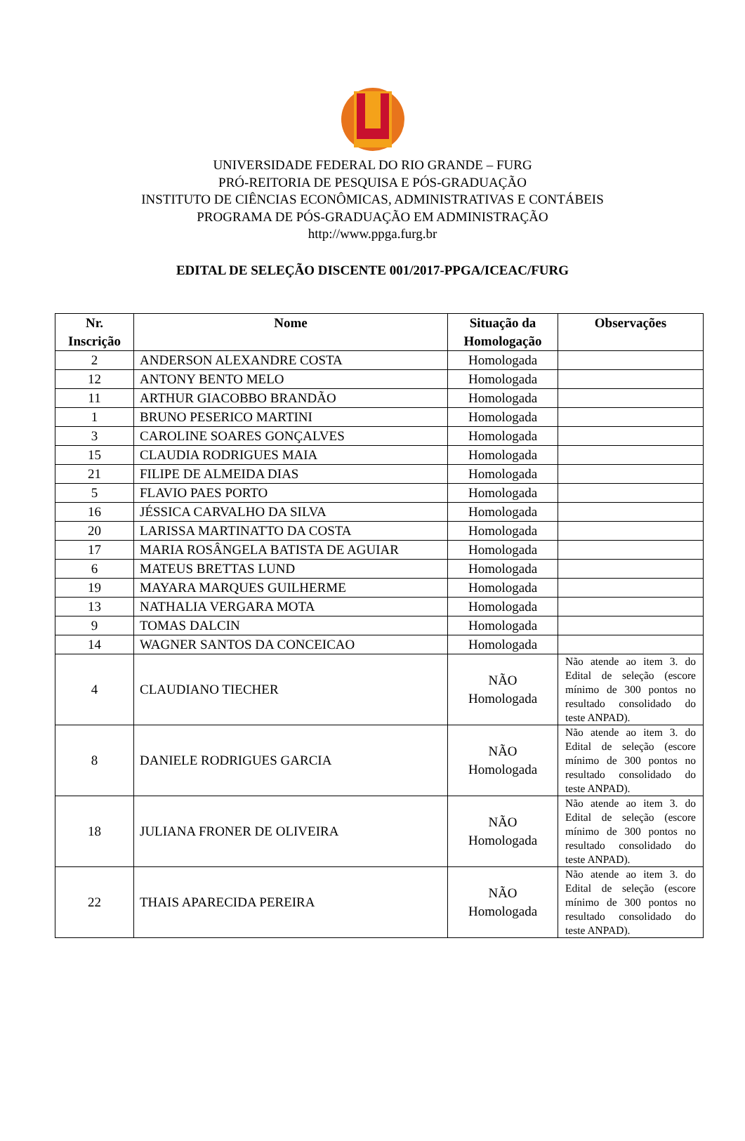UNIVERSIDADE FEDERAL DO RIO GRANDE – FURG
PRÓ-REITORIA DE PESQUISA E PÓS-GRADUAÇÃO
INSTITUTO DE CIÊNCIAS ECONÔMICAS, ADMINISTRATIVAS E CONTÁBEIS
PROGRAMA DE PÓS-GRADUAÇÃO EM ADMINISTRAÇÃO
http://www.ppga.furg.br
EDITAL DE SELEÇÃO DISCENTE 001/2017-PPGA/ICEAC/FURG
| Nr. Inscrição | Nome | Situação da Homologação | Observações |
| --- | --- | --- | --- |
| 2 | ANDERSON ALEXANDRE COSTA | Homologada | |
| 12 | ANTONY BENTO MELO | Homologada | |
| 11 | ARTHUR GIACOBBO BRANDÃO | Homologada | |
| 1 | BRUNO PESERICO MARTINI | Homologada | |
| 3 | CAROLINE SOARES GONÇALVES | Homologada | |
| 15 | CLAUDIA RODRIGUES MAIA | Homologada | |
| 21 | FILIPE DE ALMEIDA DIAS | Homologada | |
| 5 | FLAVIO PAES PORTO | Homologada | |
| 16 | JÉSSICA CARVALHO DA SILVA | Homologada | |
| 20 | LARISSA MARTINATTO DA COSTA | Homologada | |
| 17 | MARIA ROSÂNGELA BATISTA DE AGUIAR | Homologada | |
| 6 | MATEUS BRETTAS LUND | Homologada | |
| 19 | MAYARA MARQUES GUILHERME | Homologada | |
| 13 | NATHALIA VERGARA MOTA | Homologada | |
| 9 | TOMAS DALCIN | Homologada | |
| 14 | WAGNER SANTOS DA CONCEICAO | Homologada | |
| 4 | CLAUDIANO TIECHER | NÃO Homologada | Não atende ao item 3. do Edital de seleção (escore mínimo de 300 pontos no resultado consolidado do teste ANPAD). |
| 8 | DANIELE RODRIGUES GARCIA | NÃO Homologada | Não atende ao item 3. do Edital de seleção (escore mínimo de 300 pontos no resultado consolidado do teste ANPAD). |
| 18 | JULIANA FRONER DE OLIVEIRA | NÃO Homologada | Não atende ao item 3. do Edital de seleção (escore mínimo de 300 pontos no resultado consolidado do teste ANPAD). |
| 22 | THAIS APARECIDA PEREIRA | NÃO Homologada | Não atende ao item 3. do Edital de seleção (escore mínimo de 300 pontos no resultado consolidado do teste ANPAD). |